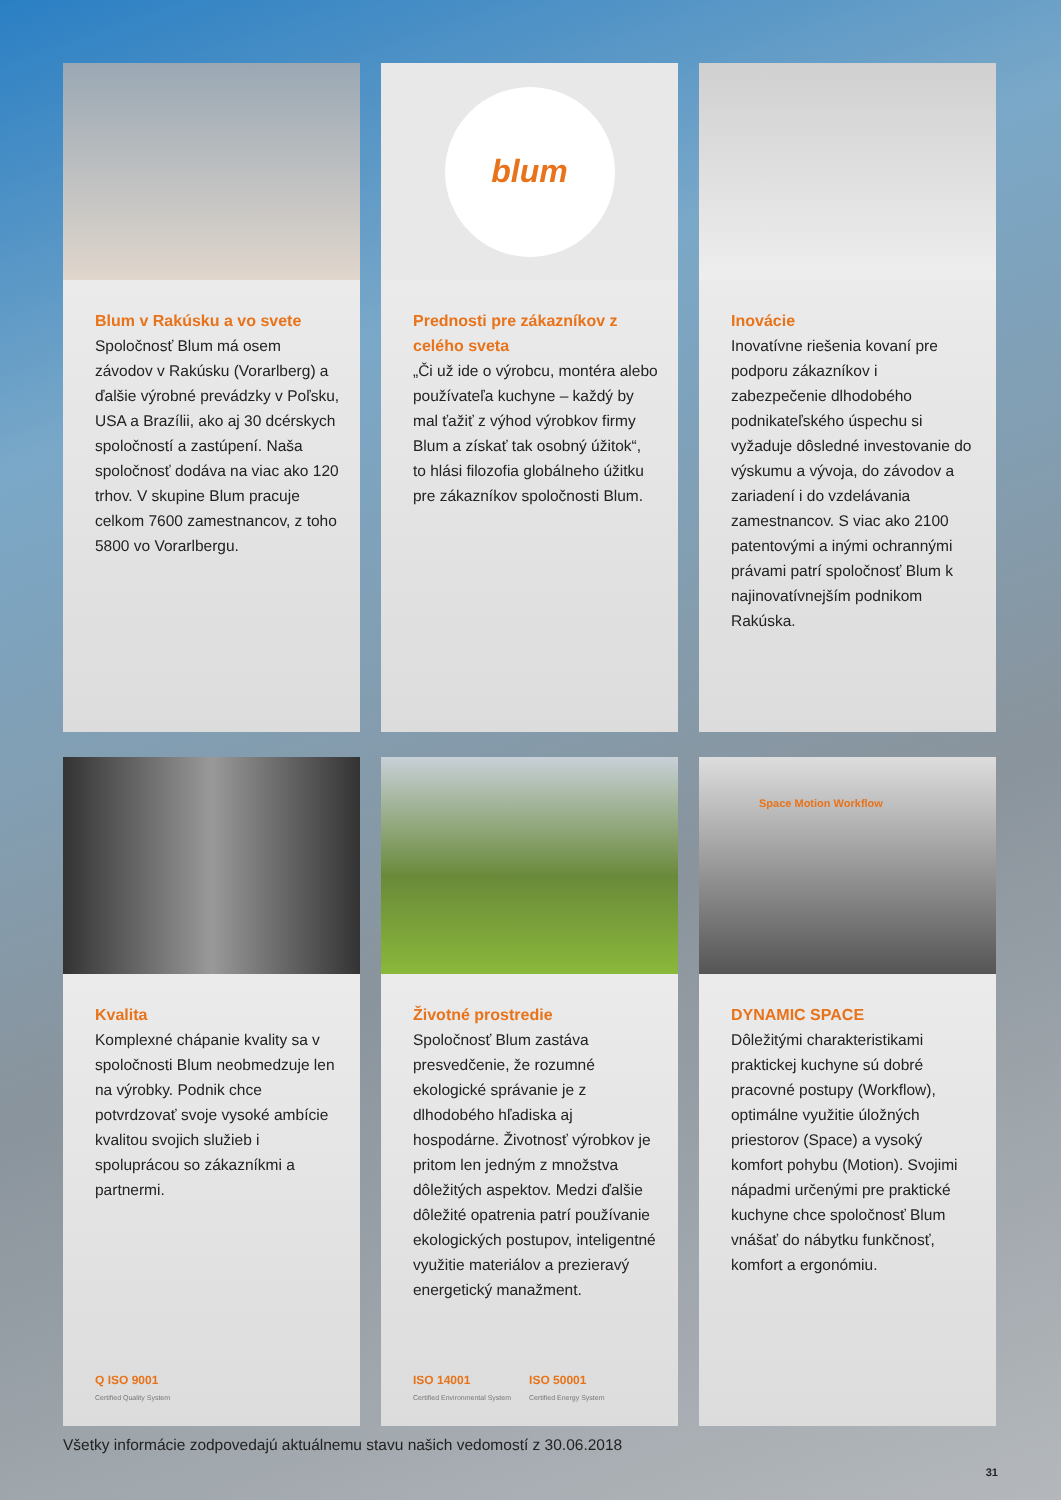Blum v Rakúsku a vo svete
Spoločnosť Blum má osem závodov v Rakúsku (Vorarlberg) a ďalšie výrobné prevádzky v Poľsku, USA a Brazílii, ako aj 30 dcérskych spoločností a zastúpení. Naša spoločnosť dodáva na viac ako 120 trhov. V skupine Blum pracuje celkom 7600 zamestnancov, z toho 5800 vo Vorarlbergu.
blum
Prednosti pre zákazníkov z celého sveta
„Či už ide o výrobcu, montéra alebo používateľa kuchyne – každý by mal ťažiť z výhod výrobkov firmy Blum a získať tak osobný úžitok“, to hlási filozofia globálneho úžitku pre zákazníkov spoločnosti Blum.
Inovácie
Inovatívne riešenia kovaní pre podporu zákazníkov i zabezpečenie dlhodobého podnikateľského úspechu si vyžaduje dôsledné investovanie do výskumu a vývoja, do závodov a zariadení i do vzdelávania zamestnancov. S viac ako 2100 patentovými a inými ochrannými právami patrí spoločnosť Blum k najinovatívnejším podnikom Rakúska.
Kvalita
Komplexné chápanie kvality sa v spoločnosti Blum neobmedzuje len na výrobky. Podnik chce potvrdzovať svoje vysoké ambície kvalitou svojich služieb i spoluprácou so zákazníkmi a partnermi.
Q ISO 9001
Certified Quality System
Životné prostredie
Spoločnosť Blum zastáva presvedčenie, že rozumné ekologické správanie je z dlhodobého hľadiska aj hospodárne. Životnosť výrobkov je pritom len jedným z množstva dôležitých aspektov. Medzi ďalšie dôležité opatrenia patrí používanie ekologických postupov, inteligentné využitie materiálov a prezieravý energetický manažment.
ISO 14001
Certified Environmental System
ISO 50001
Certified Energy System
Space Motion Workflow
DYNAMIC SPACE
Dôležitými charakteristikami praktickej kuchyne sú dobré pracovné postupy (Workflow), optimálne využitie úložných priestorov (Space) a vysoký komfort pohybu (Motion). Svojimi nápadmi určenými pre praktické kuchyne chce spoločnosť Blum vnášať do nábytku funkčnosť, komfort a ergonómiu.
Všetky informácie zodpovedajú aktuálnemu stavu našich vedomostí z 30.06.2018
31